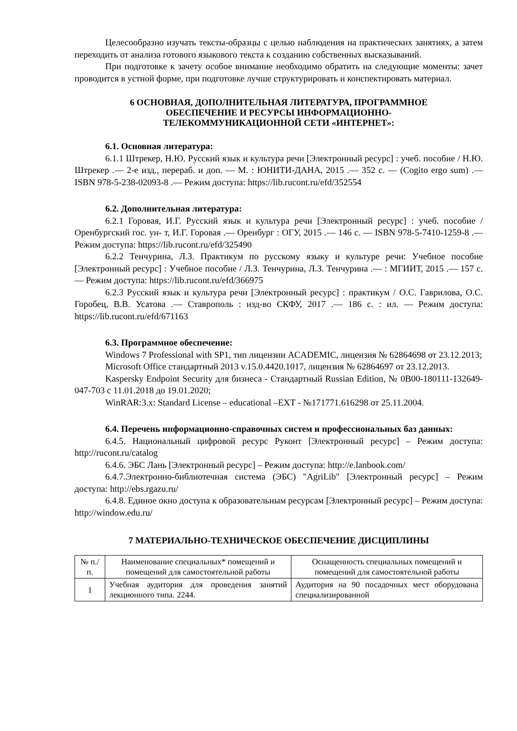Целесообразно изучать тексты-образцы с целью наблюдения на практических занятиях, а затем переходить от анализа готового языкового текста к созданию собственных высказываний.
При подготовке к зачету особое внимание необходимо обратить на следующие моменты: зачет проводится в устной форме, при подготовке лучше структурировать и конспектировать материал.
6 ОСНОВНАЯ, ДОПОЛНИТЕЛЬНАЯ ЛИТЕРАТУРА, ПРОГРАММНОЕ
ОБЕСПЕЧЕНИЕ И РЕСУРСЫ ИНФОРМАЦИОННО-
ТЕЛЕКОММУНИКАЦИОННОЙ СЕТИ «ИНТЕРНЕТ»:
6.1. Основная литература:
6.1.1 Штрекер, Н.Ю. Русский язык и культура речи [Электронный ресурс] : учеб. пособие / Н.Ю. Штрекер .— 2-е изд., перераб. и доп. — М. : ЮНИТИ-ДАНА, 2015 .— 352 с. — (Cogito ergo sum) .— ISBN 978-5-238-02093-8 .— Режим доступа: https://lib.rucont.ru/efd/352554
6.2. Дополнительная литература:
6.2.1 Горовая, И.Г. Русский язык и культура речи [Электронный ресурс] : учеб. пособие / Оренбургский гос. ун- т, И.Г. Горовая .— Оренбург : ОГУ, 2015 .— 146 с. — ISBN 978-5-7410-1259-8 .— Режим доступа: https://lib.rucont.ru/efd/325490
6.2.2 Тенчурина, Л.З. Практикум по русскому языку и культуре речи: Учебное пособие [Электронный ресурс] : Учебное пособие / Л.З. Тенчурина, Л.З. Тенчурина .— : МГИИТ, 2015 .— 157 с. — Режим доступа: https://lib.rucont.ru/efd/366975
6.2.3 Русский язык и культура речи [Электронный ресурс] : практикум / О.С. Гаврилова, О.С. Горобец, В.В. Усатова .— Ставрополь : изд-во СКФУ, 2017 .— 186 с. : ил. — Режим доступа: https://lib.rucont.ru/efd/671163
6.3. Программное обеспечение:
Windows 7 Professional with SP1, тип лицензии ACADEMIC, лицензия № 62864698 от 23.12.2013;
Microsoft Office стандартный 2013 v.15.0.4420.1017, лицензия № 62864697 от 23.12.2013.
Kaspersky Endpoint Security для бизнеса - Стандартный Russian Edition, № 0B00-180111-132649-047-703 с 11.01.2018 до 19.01.2020;
WinRAR:3.x: Standard License – educational –EXT - №171771.616298 от 25.11.2004.
6.4. Перечень информационно-справочных систем и профессиональных баз данных:
6.4.5. Национальный цифровой ресурс Руконт [Электронный ресурс] – Режим доступа: http://rucont.ru/catalog
6.4.6. ЭБС Лань [Электронный ресурс] – Режим доступа: http://e.lanbook.com/
6.4.7.Электронно-библиотечная система (ЭБС) "AgriLib" [Электронный ресурс] – Режим доступа: http://ebs.rgazu.ru/
6.4.8. Единое окно доступа к образовательным ресурсам [Электронный ресурс] – Режим доступа: http://window.edu.ru/
7 МАТЕРИАЛЬНО-ТЕХНИЧЕСКОЕ ОБЕСПЕЧЕНИЕ ДИСЦИПЛИНЫ
| № п./п. | Наименование специальных* помещений и помещений для самостоятельной работы | Оснащенность специальных помещений и помещений для самостоятельной работы |
| --- | --- | --- |
| 1 | Учебная аудитория для проведения занятий лекционного типа. 2244. | Аудитория на 90 посадочных мест оборудована специализированной |